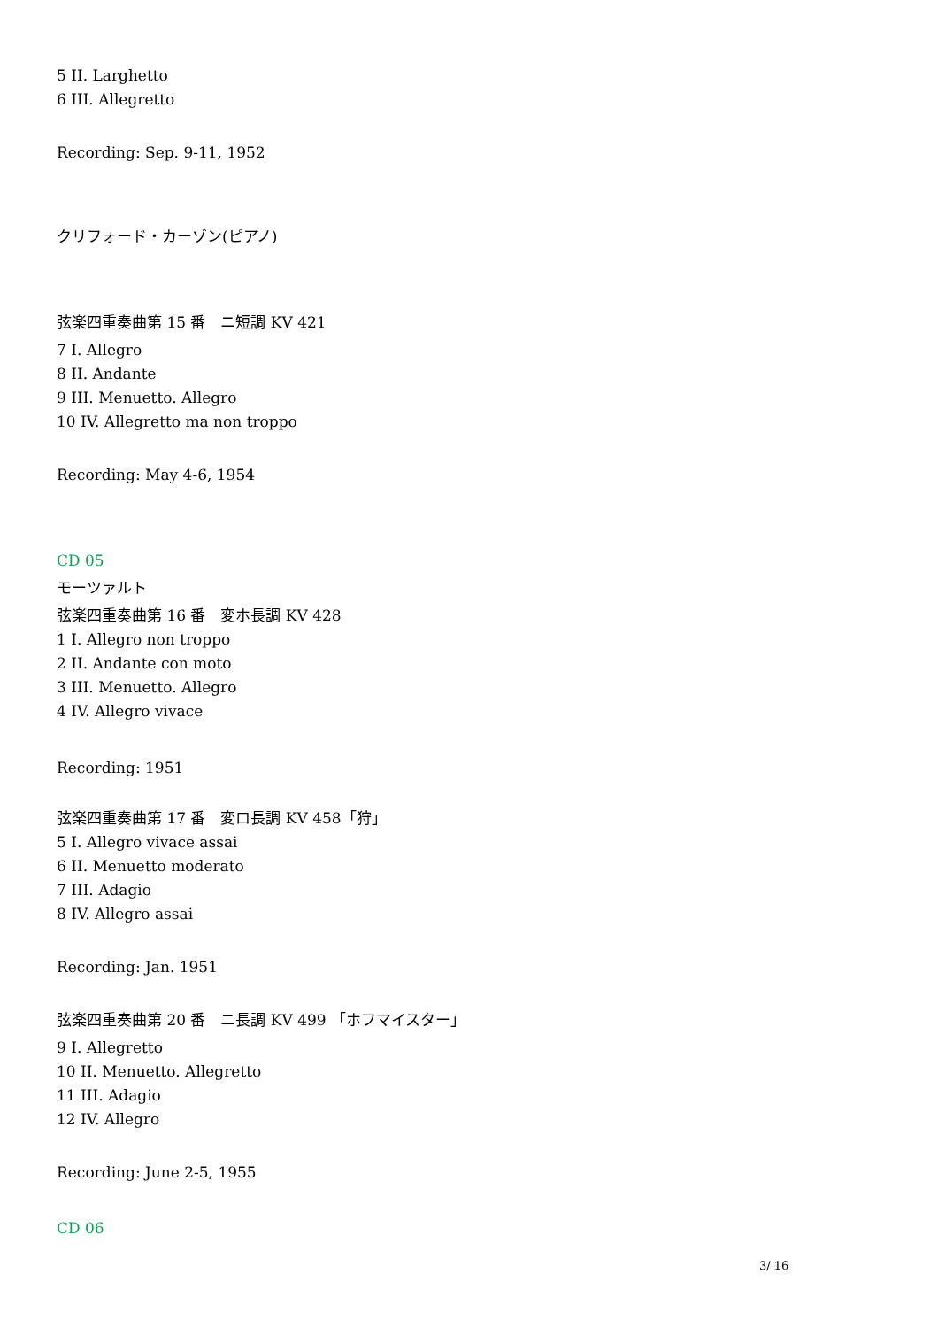5 II. Larghetto
6 III. Allegretto
Recording: Sep. 9-11, 1952
クリフォード・カーゾン(ピアノ)
弦楽四重奏曲第 15 番　ニ短調 KV 421
7 I. Allegro
8 II. Andante
9 III. Menuetto. Allegro
10 IV. Allegretto ma non troppo
Recording: May 4-6, 1954
CD 05
モーツァルト
弦楽四重奏曲第 16 番　変ホ長調 KV 428
1 I. Allegro non troppo
2 II. Andante con moto
3 III. Menuetto. Allegro
4 IV. Allegro vivace
Recording: 1951
弦楽四重奏曲第 17 番　変ロ長調 KV 458「狩」
5 I. Allegro vivace assai
6 II. Menuetto moderato
7 III. Adagio
8 IV. Allegro assai
Recording: Jan. 1951
弦楽四重奏曲第 20 番　ニ長調 KV 499 「ホフマイスター」
9 I. Allegretto
10 II. Menuetto. Allegretto
11 III. Adagio
12 IV. Allegro
Recording: June 2-5, 1955
CD 06
3/ 16